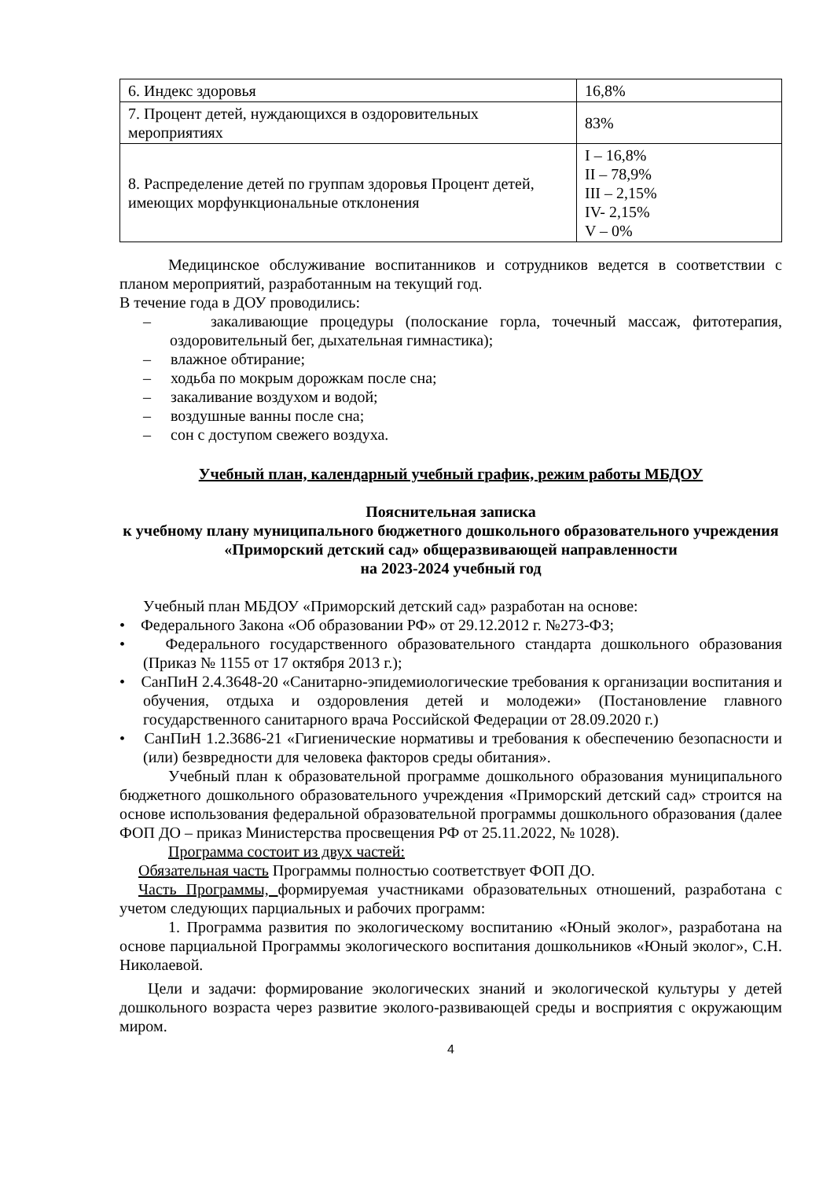| 6. Индекс здоровья | 16,8% |
| 7. Процент детей, нуждающихся в оздоровительных мероприятиях | 83% |
| 8. Распределение детей по группам здоровья Процент детей, имеющих морфункциональные отклонения | I – 16,8% II – 78,9% III – 2,15% IV- 2,15% V – 0% |
Медицинское обслуживание воспитанников и сотрудников ведется в соответствии с планом мероприятий, разработанным на текущий год.
В течение года в ДОУ проводились:
– закаливающие процедуры (полоскание горла, точечный массаж, фитотерапия, оздоровительный бег, дыхательная гимнастика);
– влажное обтирание;
– ходьба по мокрым дорожкам после сна;
– закаливание воздухом и водой;
– воздушные ванны после сна;
– сон с доступом свежего воздуха.
Учебный план, календарный учебный график, режим работы МБДОУ
Пояснительная записка
к учебному плану муниципального бюджетного дошкольного образовательного учреждения «Приморский детский сад» общеразвивающей направленности
на 2023-2024 учебный год
Учебный план МБДОУ «Приморский детский сад» разработан на основе:
• Федерального Закона «Об образовании РФ» от 29.12.2012 г. №273-ФЗ;
• Федерального государственного образовательного стандарта дошкольного образования (Приказ № 1155 от 17 октября 2013 г.);
• СанПиН 2.4.3648-20 «Санитарно-эпидемиологические требования к организации воспитания и обучения, отдыха и оздоровления детей и молодежи» (Постановление главного государственного санитарного врача Российской Федерации от 28.09.2020 г.)
• СанПиН 1.2.3686-21 «Гигиенические нормативы и требования к обеспечению безопасности и (или) безвредности для человека факторов среды обитания».
Учебный план к образовательной программе дошкольного образования муниципального бюджетного дошкольного образовательного учреждения «Приморский детский сад» строится на основе использования федеральной образовательной программы дошкольного образования (далее ФОП ДО – приказ Министерства просвещения РФ от 25.11.2022, № 1028).
Программа состоит из двух частей:
Обязательная часть Программы полностью соответствует ФОП ДО.
Часть Программы, формируемая участниками образовательных отношений, разработана с учетом следующих парциальных и рабочих программ:
1. Программа развития по экологическому воспитанию «Юный эколог», разработана на основе парциальной Программы экологического воспитания дошкольников «Юный эколог», С.Н. Николаевой.
Цели и задачи: формирование экологических знаний и экологической культуры у детей дошкольного возраста через развитие эколого-развивающей среды и восприятия с окружающим миром.
4